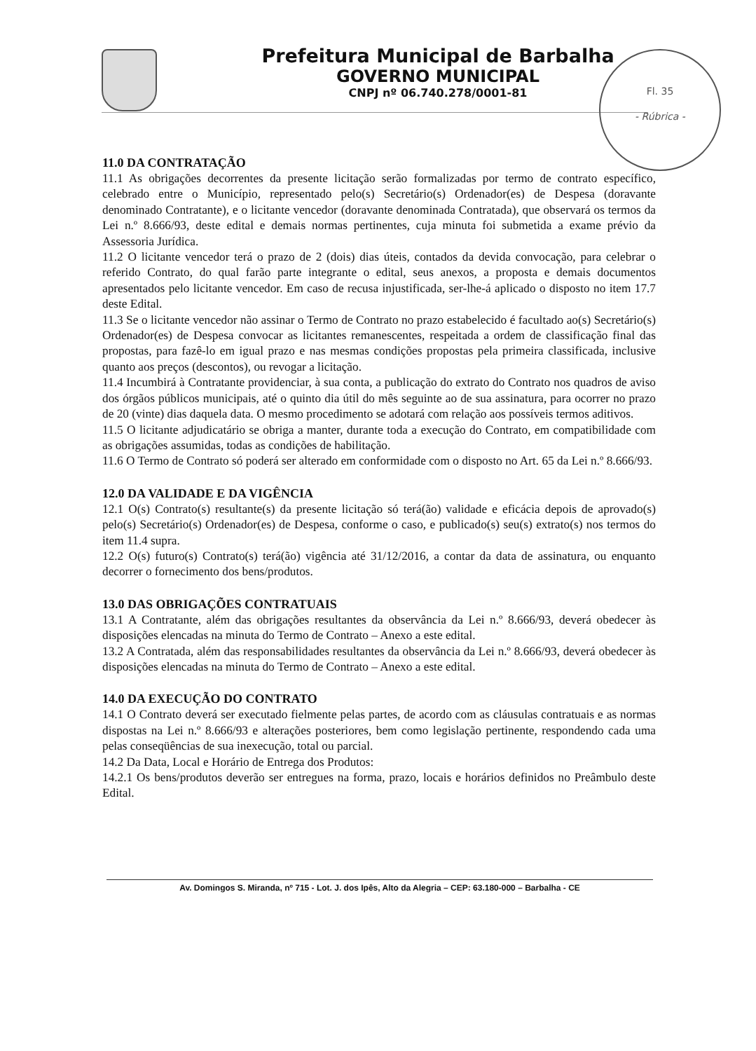Prefeitura Municipal de Barbalha
GOVERNO MUNICIPAL
CNPJ nº 06.740.278/0001-81
Fl. 35
- Rúbrica -
11.0 DA CONTRATAÇÃO
11.1 As obrigações decorrentes da presente licitação serão formalizadas por termo de contrato específico, celebrado entre o Município, representado pelo(s) Secretário(s) Ordenador(es) de Despesa (doravante denominado Contratante), e o licitante vencedor (doravante denominada Contratada), que observará os termos da Lei n.º 8.666/93, deste edital e demais normas pertinentes, cuja minuta foi submetida a exame prévio da Assessoria Jurídica.
11.2 O licitante vencedor terá o prazo de 2 (dois) dias úteis, contados da devida convocação, para celebrar o referido Contrato, do qual farão parte integrante o edital, seus anexos, a proposta e demais documentos apresentados pelo licitante vencedor. Em caso de recusa injustificada, ser-lhe-á aplicado o disposto no item 17.7 deste Edital.
11.3 Se o licitante vencedor não assinar o Termo de Contrato no prazo estabelecido é facultado ao(s) Secretário(s) Ordenador(es) de Despesa convocar as licitantes remanescentes, respeitada a ordem de classificação final das propostas, para fazê-lo em igual prazo e nas mesmas condições propostas pela primeira classificada, inclusive quanto aos preços (descontos), ou revogar a licitação.
11.4 Incumbirá à Contratante providenciar, à sua conta, a publicação do extrato do Contrato nos quadros de aviso dos órgãos públicos municipais, até o quinto dia útil do mês seguinte ao de sua assinatura, para ocorrer no prazo de 20 (vinte) dias daquela data. O mesmo procedimento se adotará com relação aos possíveis termos aditivos.
11.5 O licitante adjudicatário se obriga a manter, durante toda a execução do Contrato, em compatibilidade com as obrigações assumidas, todas as condições de habilitação.
11.6 O Termo de Contrato só poderá ser alterado em conformidade com o disposto no Art. 65 da Lei n.º 8.666/93.
12.0 DA VALIDADE E DA VIGÊNCIA
12.1 O(s) Contrato(s) resultante(s) da presente licitação só terá(ão) validade e eficácia depois de aprovado(s) pelo(s) Secretário(s) Ordenador(es) de Despesa, conforme o caso, e publicado(s) seu(s) extrato(s) nos termos do item 11.4 supra.
12.2 O(s) futuro(s) Contrato(s) terá(ão) vigência até 31/12/2016, a contar da data de assinatura, ou enquanto decorrer o fornecimento dos bens/produtos.
13.0 DAS OBRIGAÇÕES CONTRATUAIS
13.1 A Contratante, além das obrigações resultantes da observância da Lei n.º 8.666/93, deverá obedecer às disposições elencadas na minuta do Termo de Contrato – Anexo a este edital.
13.2 A Contratada, além das responsabilidades resultantes da observância da Lei n.º 8.666/93, deverá obedecer às disposições elencadas na minuta do Termo de Contrato – Anexo a este edital.
14.0 DA EXECUÇÃO DO CONTRATO
14.1 O Contrato deverá ser executado fielmente pelas partes, de acordo com as cláusulas contratuais e as normas dispostas na Lei n.º 8.666/93 e alterações posteriores, bem como legislação pertinente, respondendo cada uma pelas conseqüências de sua inexecução, total ou parcial.
14.2 Da Data, Local e Horário de Entrega dos Produtos:
14.2.1 Os bens/produtos deverão ser entregues na forma, prazo, locais e horários definidos no Preâmbulo deste Edital.
Av. Domingos S. Miranda, nº 715 - Lot. J. dos Ipês, Alto da Alegria – CEP: 63.180-000 – Barbalha - CE